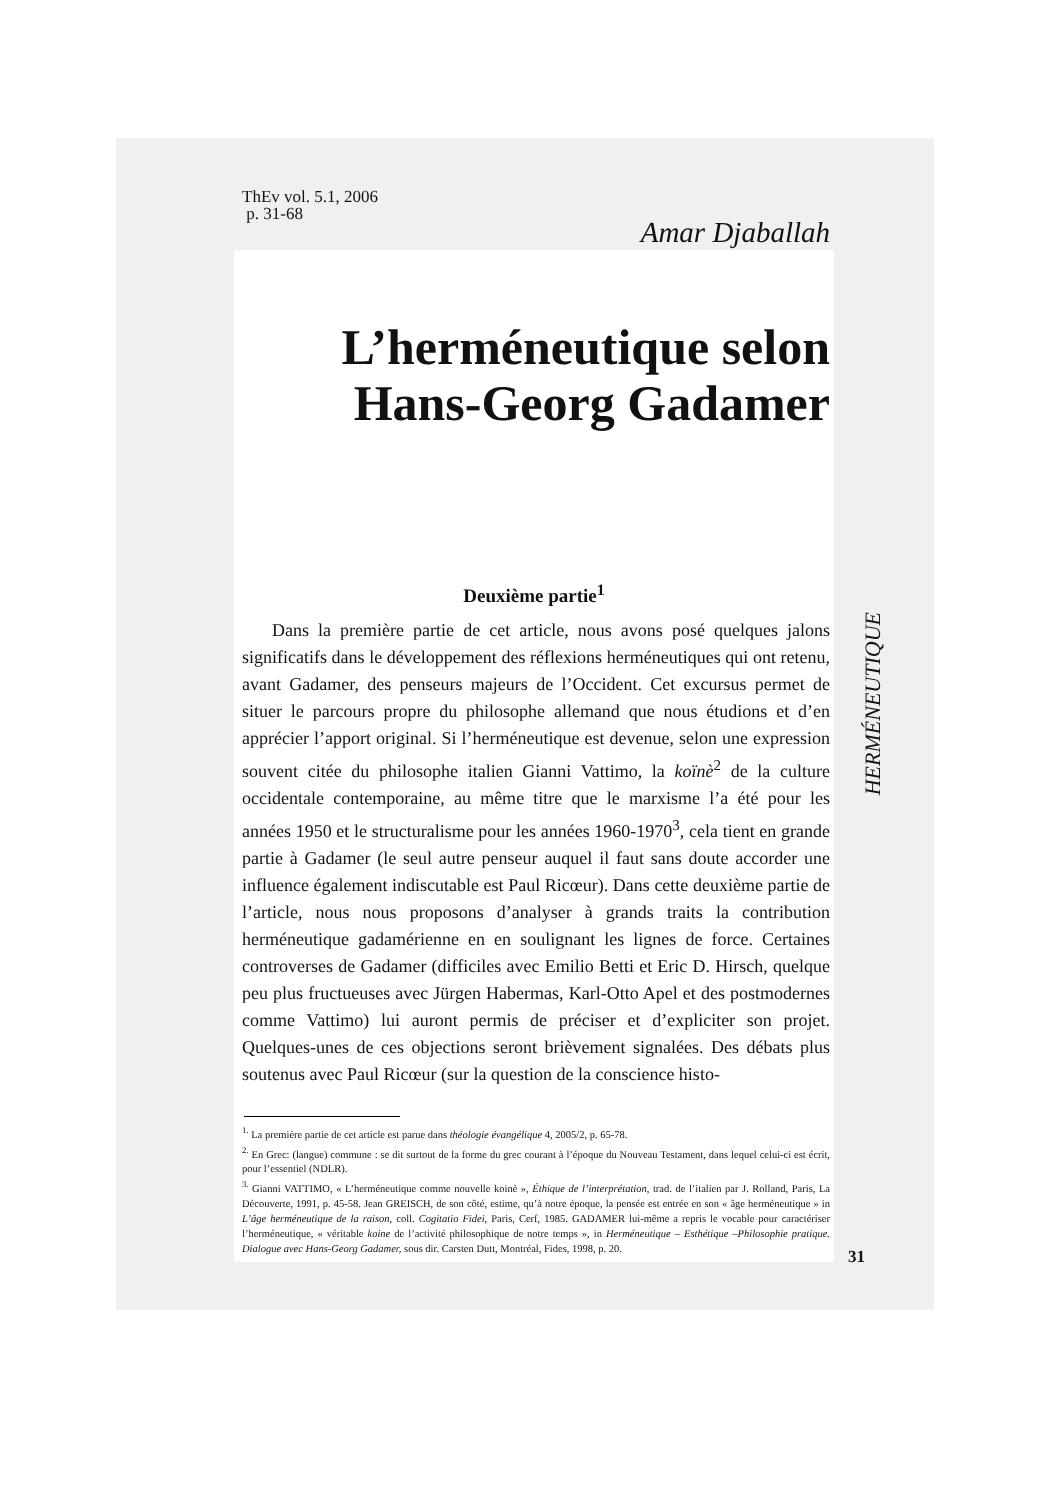ThEv vol. 5.1, 2006
p. 31-68
Amar Djaballah
L’herméneutique selon Hans-Georg Gadamer
Deuxième partie<sup>1</sup>
Dans la première partie de cet article, nous avons posé quelques jalons significatifs dans le développement des réflexions herméneutiques qui ont retenu, avant Gadamer, des penseurs majeurs de l’Occident. Cet excursus permet de situer le parcours propre du philosophe allemand que nous étudions et d’en apprécier l’apport original. Si l’herméneutique est devenue, selon une expression souvent citée du philosophe italien Gianni Vattimo, la koïnè<sup>2</sup> de la culture occidentale contemporaine, au même titre que le marxisme l’a été pour les années 1950 et le structuralisme pour les années 1960-1970<sup>3</sup>, cela tient en grande partie à Gadamer (le seul autre penseur auquel il faut sans doute accorder une influence également indiscutable est Paul Ricœur). Dans cette deuxième partie de l’article, nous nous proposons d’analyser à grands traits la contribution herméneutique gadamérienne en en soulignant les lignes de force. Certaines controverses de Gadamer (difficiles avec Emilio Betti et Eric D. Hirsch, quelque peu plus fructueuses avec Jürgen Habermas, Karl-Otto Apel et des postmodernes comme Vattimo) lui auront permis de préciser et d’expliciter son projet. Quelques-unes de ces objections seront brièvement signalées. Des débats plus soutenus avec Paul Ricœur (sur la question de la conscience histo-
<sup>1.</sup> La première partie de cet article est parue dans théologie évangélique 4, 2005/2, p. 65-78.
<sup>2.</sup> En Grec: (langue) commune : se dit surtout de la forme du grec courant à l’époque du Nouveau Testament, dans lequel celui-ci est écrit, pour l’essentiel (NDLR).
<sup>3.</sup> Gianni VATTIMO, « L’herméneutique comme nouvelle koinè », Éthique de l’interprétation, trad. de l’italien par J. Rolland, Paris, La Découverte, 1991, p. 45-58. Jean GREISCH, de son côté, estime, qu’à notre époque, la pensée est entrée en son « âge herméneutique » in L’âge herméneutique de la raison, coll. Cogitatio Fidei, Paris, Cerf, 1985. GADAMER lui-même a repris le vocable pour caractériser l’herméneutique, « véritable koine de l’activité philosophique de notre temps », in Herméneutique – Esthétique –Philosophie pratique. Dialogue avec Hans-Georg Gadamer, sous dir. Carsten Dutt, Montréal, Fides, 1998, p. 20.
HERMÉNEUTIQUE
31